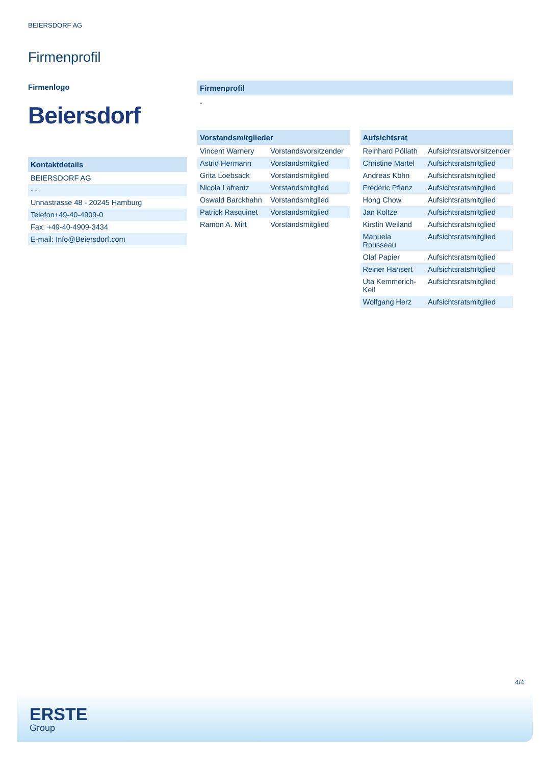BEIERSDORF AG
Firmenprofil
Firmenlogo
Beiersdorf
Kontaktdetails
| BEIERSDORF AG |
| - - |
| Unnastrasse 48 - 20245 Hamburg |
| Telefon+49-40-4909-0 |
| Fax: +49-40-4909-3434 |
| E-mail: Info@Beiersdorf.com |
Firmenprofil
-
Vorstandsmitglieder
| Vincent Warnery | Vorstandsvorsitzender |
| Astrid Hermann | Vorstandsmitglied |
| Grita Loebsack | Vorstandsmitglied |
| Nicola Lafrentz | Vorstandsmitglied |
| Oswald Barckhahn | Vorstandsmitglied |
| Patrick Rasquinet | Vorstandsmitglied |
| Ramon A. Mirt | Vorstandsmitglied |
Aufsichtsrat
| Reinhard Pöllath | Aufsichtsratsvorsitzender |
| Christine Martel | Aufsichtsratsmitglied |
| Andreas Köhn | Aufsichtsratsmitglied |
| Frédéric Pflanz | Aufsichtsratsmitglied |
| Hong Chow | Aufsichtsratsmitglied |
| Jan Koltze | Aufsichtsratsmitglied |
| Kirstin Weiland | Aufsichtsratsmitglied |
| Manuela Rousseau | Aufsichtsratsmitglied |
| Olaf Papier | Aufsichtsratsmitglied |
| Reiner Hansert | Aufsichtsratsmitglied |
| Uta Kemmerich-Keil | Aufsichtsratsmitglied |
| Wolfgang Herz | Aufsichtsratsmitglied |
4/4
ERSTE
Group